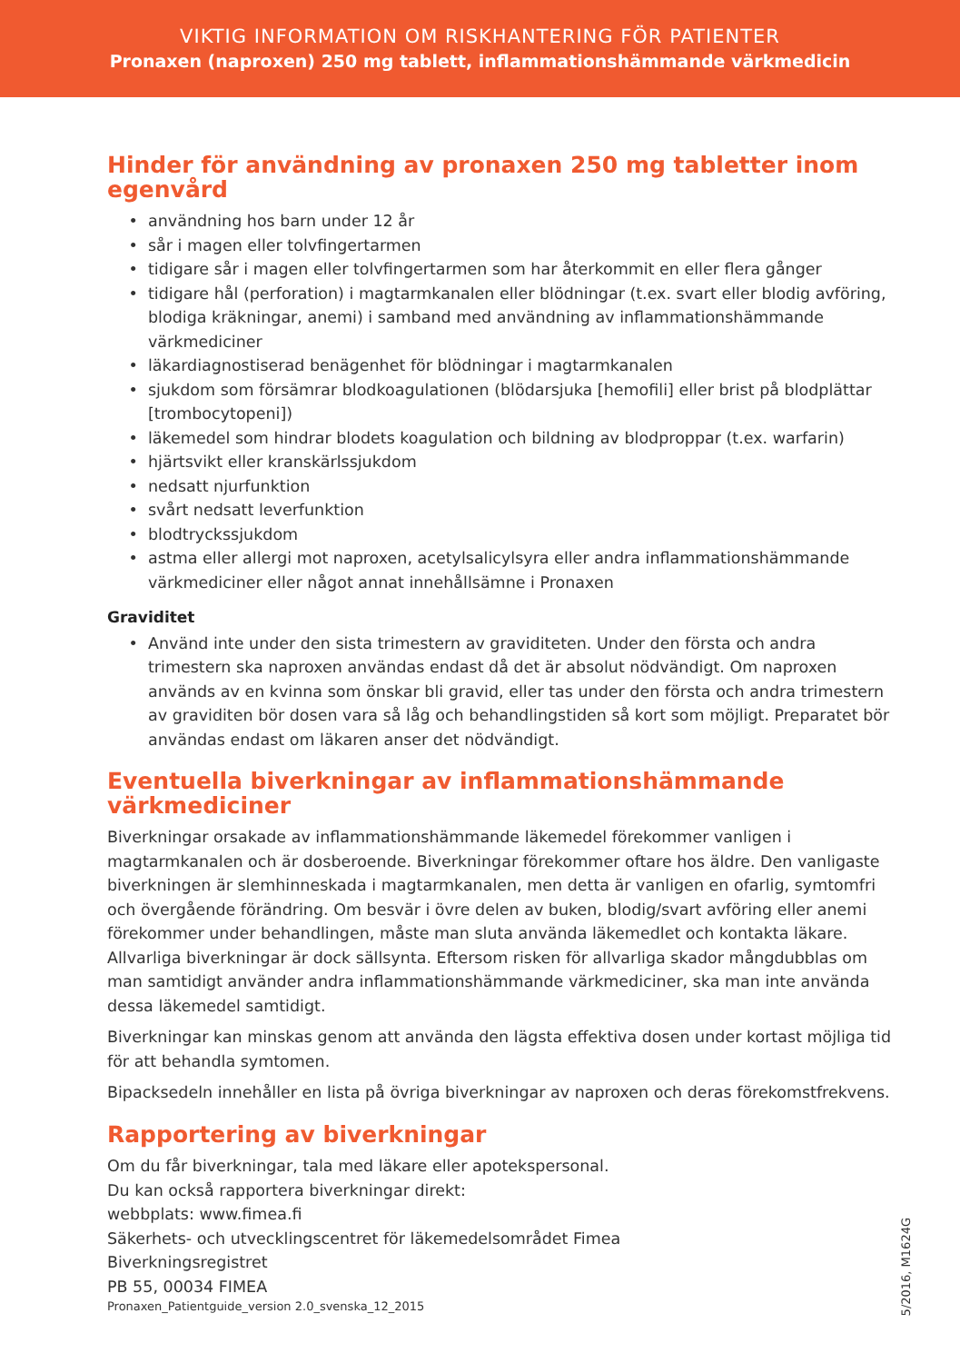VIKTIG INFORMATION OM RISKHANTERING FÖR PATIENTER
Pronaxen (naproxen) 250 mg tablett, inflammationshämmande värkmedicin
Hinder för användning av pronaxen 250 mg tabletter inom egenvård
användning hos barn under 12 år
sår i magen eller tolvfingertarmen
tidigare sår i magen eller tolvfingertarmen som har återkommit en eller flera gånger
tidigare hål (perforation) i magtarmkanalen eller blödningar (t.ex. svart eller blodig avföring, blodiga kräkningar, anemi) i samband med användning av inflammationshämmande värkmediciner
läkardiagnostiserad benägenhet för blödningar i magtarmkanalen
sjukdom som försämrar blodkoagulationen (blödarsjuka [hemofili] eller brist på blodplättar [trombocytopeni])
läkemedel som hindrar blodets koagulation och bildning av blodproppar (t.ex. warfarin)
hjärtsvikt eller kranskärlssjukdom
nedsatt njurfunktion
svårt nedsatt leverfunktion
blodtryckssjukdom
astma eller allergi mot naproxen, acetylsalicylsyra eller andra inflammationshämmande värkmediciner eller något annat innehållsämne i Pronaxen
Graviditet
Använd inte under den sista trimestern av graviditeten. Under den första och andra trimestern ska naproxen användas endast då det är absolut nödvändigt. Om naproxen används av en kvinna som önskar bli gravid, eller tas under den första och andra trimestern av graviditen bör dosen vara så låg och behandlingstiden så kort som möjligt. Preparatet bör användas endast om läkaren anser det nödvändigt.
Eventuella biverkningar av inflammationshämmande värkmediciner
Biverkningar orsakade av inflammationshämmande läkemedel förekommer vanligen i magtarmkanalen och är dosberoende. Biverkningar förekommer oftare hos äldre. Den vanligaste biverkningen är slemhinneskada i magtarmkanalen, men detta är vanligen en ofarlig, symtomfri och övergående förändring. Om besvär i övre delen av buken, blodig/svart avföring eller anemi förekommer under behandlingen, måste man sluta använda läkemedlet och kontakta läkare. Allvarliga biverkningar är dock sällsynta. Eftersom risken för allvarliga skador mångdubblas om man samtidigt använder andra inflammationshämmande värkmediciner, ska man inte använda dessa läkemedel samtidigt.
Biverkningar kan minskas genom att använda den lägsta effektiva dosen under kortast möjliga tid för att behandla symtomen.
Bipacksedeln innehåller en lista på övriga biverkningar av naproxen och deras förekomstfrekvens.
Rapportering av biverkningar
Om du får biverkningar, tala med läkare eller apotekspersonal.
Du kan också rapportera biverkningar direkt:
webbplats: www.fimea.fi
Säkerhets- och utvecklingscentret för läkemedelsområdet Fimea
Biverkningsregistret
PB 55, 00034 FIMEA
Pronaxen_Patientguide_version 2.0_svenska_12_2015
5/2016, M1624G